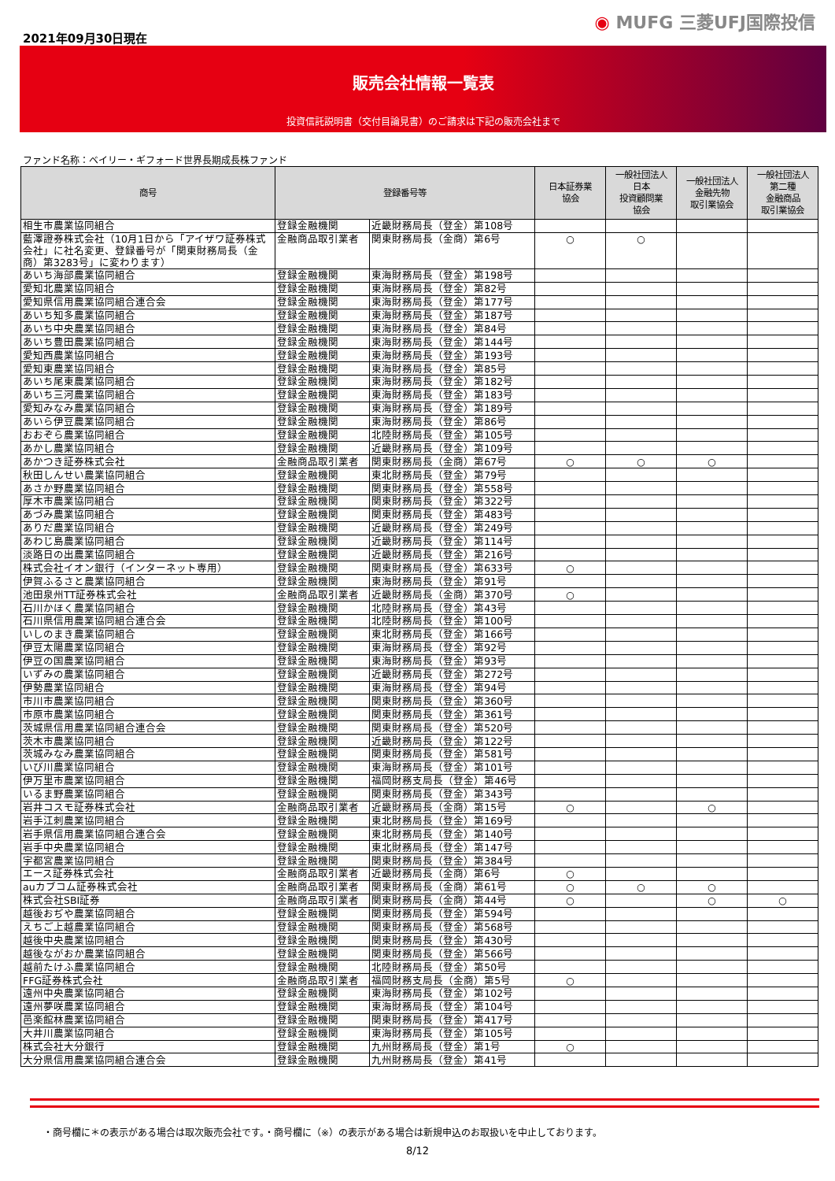2021年09月30日現在
◉ MUFG 三菱UFJ国際投信
販売会社情報一覧表
投資信託説明書（交付目論見書）のご請求は下記の販売会社まで
ファンド名称：ベイリー・ギフォード世界長期成長株ファンド
| 商号 | 登録番号等 | | 日本証券業 協会 | 一般社団法人 日本 投資顧問業 協会 | 一般社団法人 金融先物 取引業協会 | 一般社団法人 第二種 金融商品 取引業協会 |
| --- | --- | --- | --- | --- | --- | --- |
| 相生市農業協同組合 | 登録金融機関 | 近畿財務局長（登金）第108号 | | | | |
| 藍澤證券株式会社（10月1日から「アイザワ証券株式会社」に社名変更、登録番号が「関東財務局長（金商）第3283号」に変わります） | 金融商品取引業者 | 関東財務局長（金商）第6号 | ○ | ○ | | |
| あいち海部農業協同組合 | 登録金融機関 | 東海財務局長（登金）第198号 | | | | |
| 愛知北農業協同組合 | 登録金融機関 | 東海財務局長（登金）第82号 | | | | |
| 愛知県信用農業協同組合連合会 | 登録金融機関 | 東海財務局長（登金）第177号 | | | | |
| あいち知多農業協同組合 | 登録金融機関 | 東海財務局長（登金）第187号 | | | | |
| あいち中央農業協同組合 | 登録金融機関 | 東海財務局長（登金）第84号 | | | | |
| あいち豊田農業協同組合 | 登録金融機関 | 東海財務局長（登金）第144号 | | | | |
| 愛知西農業協同組合 | 登録金融機関 | 東海財務局長（登金）第193号 | | | | |
| 愛知東農業協同組合 | 登録金融機関 | 東海財務局長（登金）第85号 | | | | |
| あいち尾東農業協同組合 | 登録金融機関 | 東海財務局長（登金）第182号 | | | | |
| あいち三河農業協同組合 | 登録金融機関 | 東海財務局長（登金）第183号 | | | | |
| 愛知みなみ農業協同組合 | 登録金融機関 | 東海財務局長（登金）第189号 | | | | |
| あいら伊豆農業協同組合 | 登録金融機関 | 東海財務局長（登金）第86号 | | | | |
| おおぞら農業協同組合 | 登録金融機関 | 北陸財務局長（登金）第105号 | | | | |
| あかし農業協同組合 | 登録金融機関 | 近畿財務局長（登金）第109号 | | | | |
| あかつき証券株式会社 | 金融商品取引業者 | 関東財務局長（金商）第67号 | ○ | ○ | ○ | |
| 秋田しんせい農業協同組合 | 登録金融機関 | 東北財務局長（登金）第79号 | | | | |
| あさか野農業協同組合 | 登録金融機関 | 関東財務局長（登金）第558号 | | | | |
| 厚木市農業協同組合 | 登録金融機関 | 関東財務局長（登金）第322号 | | | | |
| あづみ農業協同組合 | 登録金融機関 | 関東財務局長（登金）第483号 | | | | |
| ありだ農業協同組合 | 登録金融機関 | 近畿財務局長（登金）第249号 | | | | |
| あわじ島農業協同組合 | 登録金融機関 | 近畿財務局長（登金）第114号 | | | | |
| 淡路日の出農業協同組合 | 登録金融機関 | 近畿財務局長（登金）第216号 | | | | |
| 株式会社イオン銀行（インターネット専用） | 登録金融機関 | 関東財務局長（登金）第633号 | ○ | | | |
| 伊賀ふるさと農業協同組合 | 登録金融機関 | 東海財務局長（登金）第91号 | | | | |
| 池田泉州TT証券株式会社 | 金融商品取引業者 | 近畿財務局長（金商）第370号 | ○ | | | |
| 石川かほく農業協同組合 | 登録金融機関 | 北陸財務局長（登金）第43号 | | | | |
| 石川県信用農業協同組合連合会 | 登録金融機関 | 北陸財務局長（登金）第100号 | | | | |
| いしのまき農業協同組合 | 登録金融機関 | 東北財務局長（登金）第166号 | | | | |
| 伊豆太陽農業協同組合 | 登録金融機関 | 東海財務局長（登金）第92号 | | | | |
| 伊豆の国農業協同組合 | 登録金融機関 | 東海財務局長（登金）第93号 | | | | |
| いずみの農業協同組合 | 登録金融機関 | 近畿財務局長（登金）第272号 | | | | |
| 伊勢農業協同組合 | 登録金融機関 | 東海財務局長（登金）第94号 | | | | |
| 市川市農業協同組合 | 登録金融機関 | 関東財務局長（登金）第360号 | | | | |
| 市原市農業協同組合 | 登録金融機関 | 関東財務局長（登金）第361号 | | | | |
| 茨城県信用農業協同組合連合会 | 登録金融機関 | 関東財務局長（登金）第520号 | | | | |
| 茨木市農業協同組合 | 登録金融機関 | 近畿財務局長（登金）第122号 | | | | |
| 茨城みなみ農業協同組合 | 登録金融機関 | 関東財務局長（登金）第581号 | | | | |
| いび川農業協同組合 | 登録金融機関 | 東海財務局長（登金）第101号 | | | | |
| 伊万里市農業協同組合 | 登録金融機関 | 福岡財務支局長（登金）第46号 | | | | |
| いるま野農業協同組合 | 登録金融機関 | 関東財務局長（登金）第343号 | | | | |
| 岩井コスモ証券株式会社 | 金融商品取引業者 | 近畿財務局長（金商）第15号 | ○ | | ○ | |
| 岩手江刺農業協同組合 | 登録金融機関 | 東北財務局長（登金）第169号 | | | | |
| 岩手県信用農業協同組合連合会 | 登録金融機関 | 東北財務局長（登金）第140号 | | | | |
| 岩手中央農業協同組合 | 登録金融機関 | 東北財務局長（登金）第147号 | | | | |
| 宇都宮農業協同組合 | 登録金融機関 | 関東財務局長（登金）第384号 | | | | |
| エース証券株式会社 | 金融商品取引業者 | 近畿財務局長（金商）第6号 | ○ | | | |
| auカブコム証券株式会社 | 金融商品取引業者 | 関東財務局長（金商）第61号 | ○ | ○ | ○ | |
| 株式会社SBI証券 | 金融商品取引業者 | 関東財務局長（金商）第44号 | ○ | | ○ | ○ |
| 越後おぢや農業協同組合 | 登録金融機関 | 関東財務局長（登金）第594号 | | | | |
| えちご上越農業協同組合 | 登録金融機関 | 関東財務局長（登金）第568号 | | | | |
| 越後中央農業協同組合 | 登録金融機関 | 関東財務局長（登金）第430号 | | | | |
| 越後ながおか農業協同組合 | 登録金融機関 | 関東財務局長（登金）第566号 | | | | |
| 越前たけふ農業協同組合 | 登録金融機関 | 北陸財務局長（登金）第50号 | | | | |
| FFG証券株式会社 | 金融商品取引業者 | 福岡財務支局長（金商）第5号 | ○ | | | |
| 遠州中央農業協同組合 | 登録金融機関 | 東海財務局長（登金）第102号 | | | | |
| 遠州夢咲農業協同組合 | 登録金融機関 | 東海財務局長（登金）第104号 | | | | |
| 邑楽館林農業協同組合 | 登録金融機関 | 関東財務局長（登金）第417号 | | | | |
| 大井川農業協同組合 | 登録金融機関 | 東海財務局長（登金）第105号 | | | | |
| 株式会社大分銀行 | 登録金融機関 | 九州財務局長（登金）第1号 | ○ | | | |
| 大分県信用農業協同組合連合会 | 登録金融機関 | 九州財務局長（登金）第41号 | | | | |
・商号欄に＊の表示がある場合は取次販売会社です。・商号欄に（※）の表示がある場合は新規申込のお取扱いを中止しております。
8/12